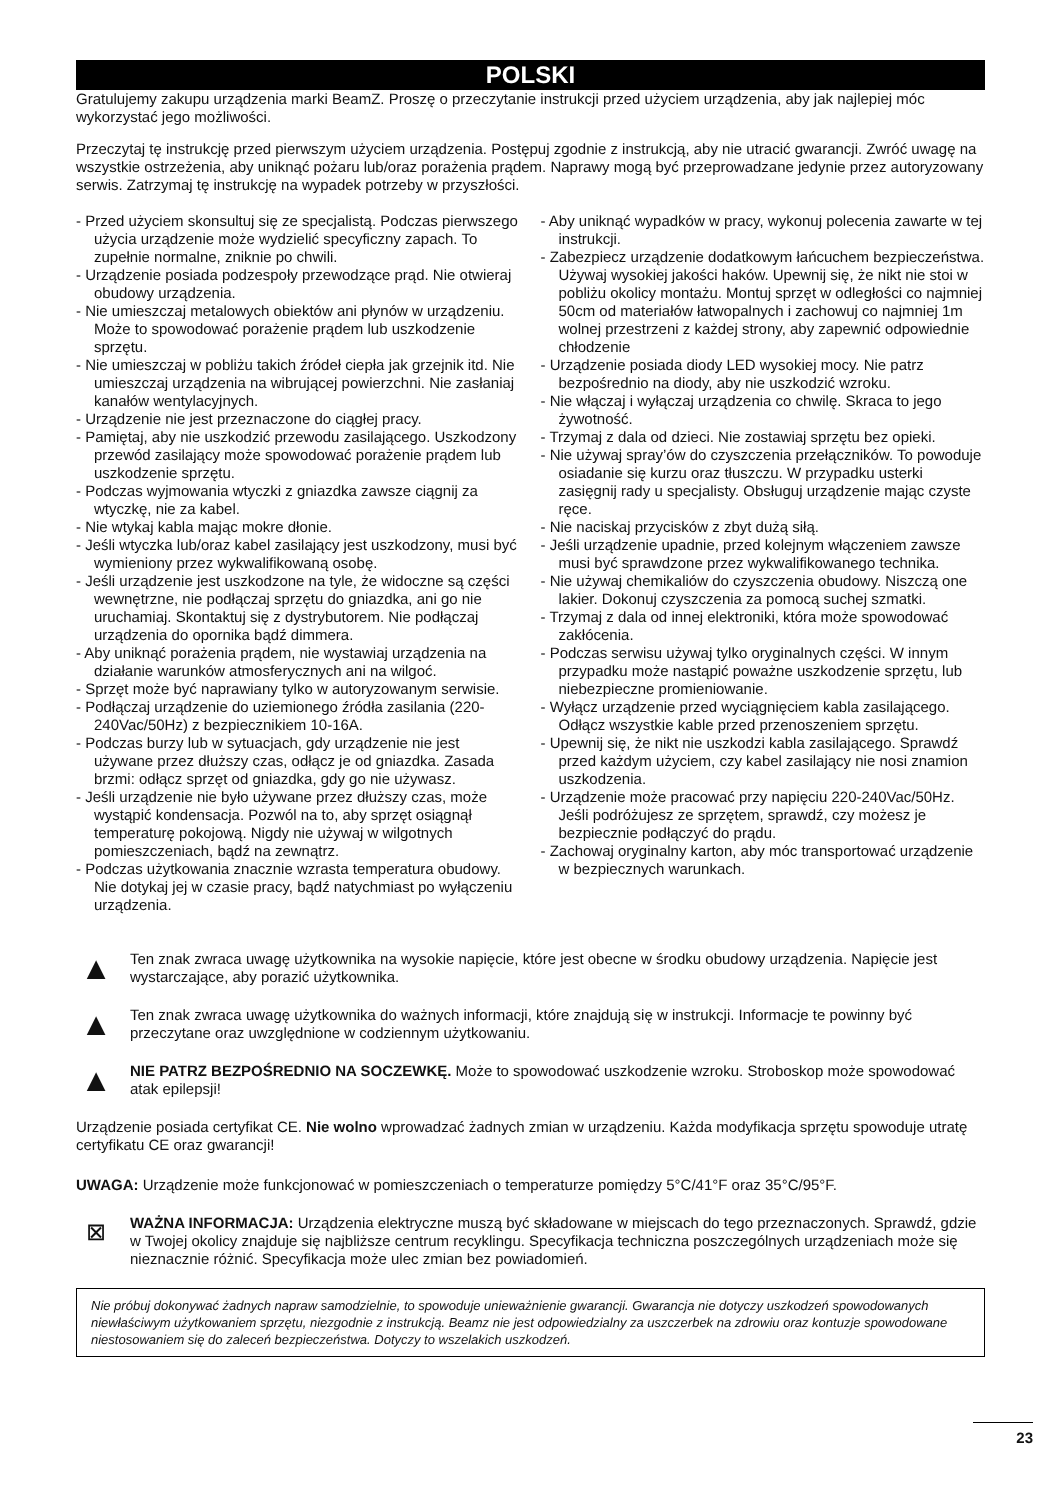POLSKI
Gratulujemy zakupu urządzenia marki BeamZ. Proszę o przeczytanie instrukcji przed użyciem urządzenia, aby jak najlepiej móc wykorzystać jego możliwości.
Przeczytaj tę instrukcję przed pierwszym użyciem urządzenia. Postępuj zgodnie z instrukcją, aby nie utracić gwarancji. Zwróć uwagę na wszystkie ostrzeżenia, aby uniknąć pożaru lub/oraz porażenia prądem. Naprawy mogą być przeprowadzane jedynie przez autoryzowany serwis. Zatrzymaj tę instrukcję na wypadek potrzeby w przyszłości.
- Przed użyciem skonsultuj się ze specjalistą. Podczas pierwszego użycia urządzenie może wydzielić specyficzny zapach. To zupełnie normalne, zniknie po chwili.
- Urządzenie posiada podzespoły przewodzące prąd. Nie otwieraj obudowy urządzenia.
- Nie umieszczaj metalowych obiektów ani płynów w urządzeniu. Może to spowodować porażenie prądem lub uszkodzenie sprzętu.
- Nie umieszczaj w pobliżu takich źródeł ciepła jak grzejnik itd. Nie umieszczaj urządzenia na wibrującej powierzchni. Nie zasłaniaj kanałów wentylacyjnych.
- Urządzenie nie jest przeznaczone do ciągłej pracy.
- Pamiętaj, aby nie uszkodzić przewodu zasilającego. Uszkodzony przewód zasilający może spowodować porażenie prądem lub uszkodzenie sprzętu.
- Podczas wyjmowania wtyczki z gniazdka zawsze ciągnij za wtyczkę, nie za kabel.
- Nie wtykaj kabla mając mokre dłonie.
- Jeśli wtyczka lub/oraz kabel zasilający jest uszkodzony, musi być wymieniony przez wykwalifikowaną osobę.
- Jeśli urządzenie jest uszkodzone na tyle, że widoczne są części wewnętrzne, nie podłączaj sprzętu do gniazdka, ani go nie uruchamiaj. Skontaktuj się z dystrybutorem. Nie podłączaj urządzenia do opornika bądź dimmera.
- Aby uniknąć porażenia prądem, nie wystawiaj urządzenia na działanie warunków atmosferycznych ani na wilgoć.
- Sprzęt może być naprawiany tylko w autoryzowanym serwisie.
- Podłączaj urządzenie do uziemionego źródła zasilania (220-240Vac/50Hz) z bezpiecznikiem 10-16A.
- Podczas burzy lub w sytuacjach, gdy urządzenie nie jest używane przez dłuższy czas, odłącz je od gniazdka. Zasada brzmi: odłącz sprzęt od gniazdka, gdy go nie używasz.
- Jeśli urządzenie nie było używane przez dłuższy czas, może wystąpić kondensacja. Pozwól na to, aby sprzęt osiągnął temperaturę pokojową. Nigdy nie używaj w wilgotnych pomieszczeniach, bądź na zewnątrz.
- Podczas użytkowania znacznie wzrasta temperatura obudowy. Nie dotykaj jej w czasie pracy, bądź natychmiast po wyłączeniu urządzenia.
- Aby uniknąć wypadków w pracy, wykonuj polecenia zawarte w tej instrukcji.
- Zabezpiecz urządzenie dodatkowym łańcuchem bezpieczeństwa. Używaj wysokiej jakości haków. Upewnij się, że nikt nie stoi w pobliżu okolicy montażu. Montuj sprzęt w odległości co najmniej 50cm od materiałów łatwopalnych i zachowuj co najmniej 1m wolnej przestrzeni z każdej strony, aby zapewnić odpowiednie chłodzenie
- Urządzenie posiada diody LED wysokiej mocy. Nie patrz bezpośrednio na diody, aby nie uszkodzić wzroku.
- Nie włączaj i wyłączaj urządzenia co chwilę. Skraca to jego żywotność.
- Trzymaj z dala od dzieci. Nie zostawiaj sprzętu bez opieki.
- Nie używaj spray’ów do czyszczenia przełączników. To powoduje osiadanie się kurzu oraz tłuszczu. W przypadku usterki zasięgnij rady u specjalisty. Obsługuj urządzenie mając czyste ręce.
- Nie naciskaj przycisków z zbyt dużą siłą.
- Jeśli urządzenie upadnie, przed kolejnym włączeniem zawsze musi być sprawdzone przez wykwalifikowanego technika.
- Nie używaj chemikaliów do czyszczenia obudowy. Niszczą one lakier. Dokonuj czyszczenia za pomocą suchej szmatki.
- Trzymaj z dala od innej elektroniki, która może spowodować zakłócenia.
- Podczas serwisu używaj tylko oryginalnych części. W innym przypadku może nastąpić poważne uszkodzenie sprzętu, lub niebezpieczne promieniowanie.
- Wyłącz urządzenie przed wyciągnięciem kabla zasilającego. Odłącz wszystkie kable przed przenoszeniem sprzętu.
- Upewnij się, że nikt nie uszkodzi kabla zasilającego. Sprawdź przed każdym użyciem, czy kabel zasilający nie nosi znamion uszkodzenia.
- Urządzenie może pracować przy napięciu 220-240Vac/50Hz. Jeśli podróżujesz ze sprzętem, sprawdź, czy możesz je bezpiecznie podłączyć do prądu.
- Zachowaj oryginalny karton, aby móc transportować urządzenie w bezpiecznych warunkach.
▲
Ten znak zwraca uwagę użytkownika na wysokie napięcie, które jest obecne w środku obudowy urządzenia. Napięcie jest wystarczające, aby porazić użytkownika.
▲
Ten znak zwraca uwagę użytkownika do ważnych informacji, które znajdują się w instrukcji. Informacje te powinny być przeczytane oraz uwzględnione w codziennym użytkowaniu.
▲
NIE PATRZ BEZPOŚREDNIO NA SOCZEWKĘ. Może to spowodować uszkodzenie wzroku. Stroboskop może spowodować atak epilepsji!
Urządzenie posiada certyfikat CE. Nie wolno wprowadzać żadnych zmian w urządzeniu. Każda modyfikacja sprzętu spowoduje utratę certyfikatu CE oraz gwarancji!
UWAGA: Urządzenie może funkcjonować w pomieszczeniach o temperaturze pomiędzy 5°C/41°F oraz 35°C/95°F.
⊠
WAŻNA INFORMACJA: Urządzenia elektryczne muszą być składowane w miejscach do tego przeznaczonych. Sprawdź, gdzie w Twojej okolicy znajduje się najbliższe centrum recyklingu. Specyfikacja techniczna poszczególnych urządzeniach może się nieznacznie różnić. Specyfikacja może ulec zmian bez powiadomień.
Nie próbuj dokonywać żadnych napraw samodzielnie, to spowoduje unieważnienie gwarancji. Gwarancja nie dotyczy uszkodzeń spowodowanych niewłaściwym użytkowaniem sprzętu, niezgodnie z instrukcją. Beamz nie jest odpowiedzialny za uszczerbek na zdrowiu oraz kontuzje spowodowane niestosowaniem się do zaleceń bezpieczeństwa. Dotyczy to wszelakich uszkodzeń.
23